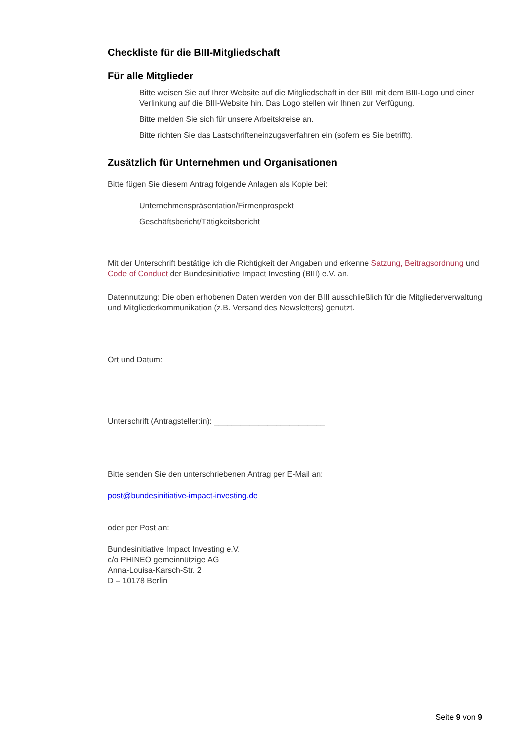Checkliste für die BIII-Mitgliedschaft
Für alle Mitglieder
Bitte weisen Sie auf Ihrer Website auf die Mitgliedschaft in der BIII mit dem BIII-Logo und einer Verlinkung auf die BIII-Website hin. Das Logo stellen wir Ihnen zur Verfügung.
Bitte melden Sie sich für unsere Arbeitskreise an.
Bitte richten Sie das Lastschrifteneinzugsverfahren ein (sofern es Sie betrifft).
Zusätzlich für Unternehmen und Organisationen
Bitte fügen Sie diesem Antrag folgende Anlagen als Kopie bei:
Unternehmenspräsentation/Firmenprospekt
Geschäftsbericht/Tätigkeitsbericht
Mit der Unterschrift bestätige ich die Richtigkeit der Angaben und erkenne Satzung, Beitragsordnung und Code of Conduct der Bundesinitiative Impact Investing (BIII) e.V. an.
Datennutzung: Die oben erhobenen Daten werden von der BIII ausschließlich für die Mitgliederverwaltung und Mitgliederkommunikation (z.B. Versand des Newsletters) genutzt.
Ort und Datum:
Unterschrift (Antragsteller:in): _________________________
Bitte senden Sie den unterschriebenen Antrag per E-Mail an:
post@bundesinitiative-impact-investing.de
oder per Post an:
Bundesinitiative Impact Investing e.V.
c/o PHINEO gemeinnützige AG
Anna-Louisa-Karsch-Str. 2
D – 10178 Berlin
Seite 9 von 9